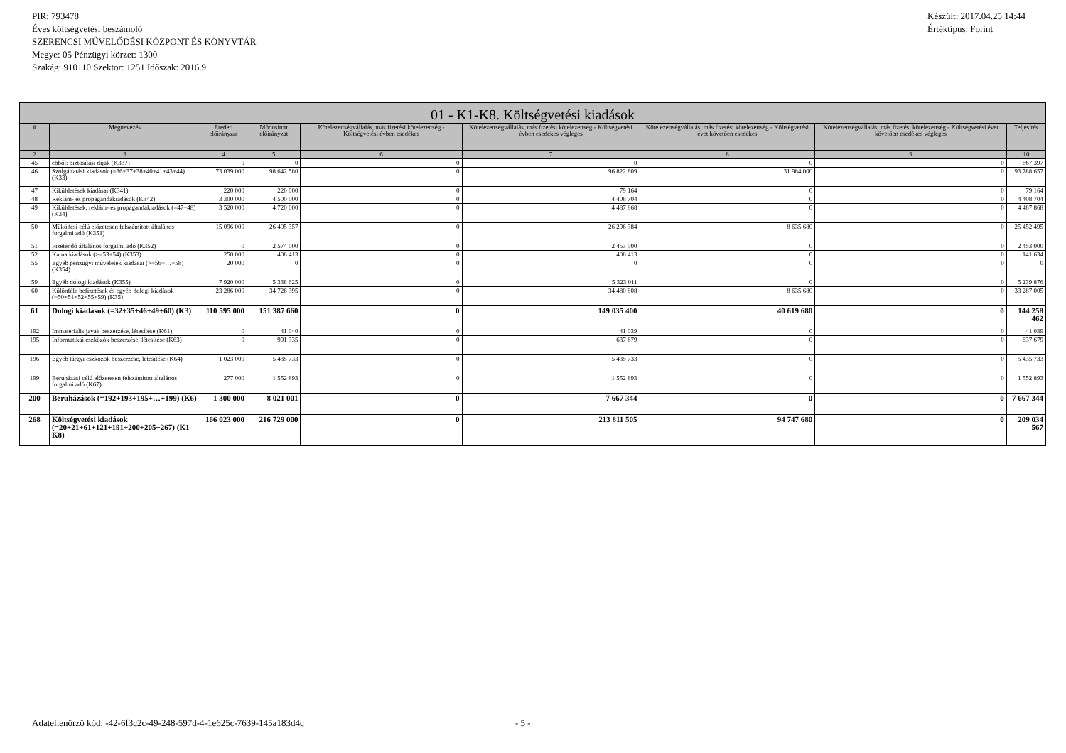PIR: 793478
Éves költségvetési beszámoló
SZERENCSI MŰVELŐDÉSI KÖZPONT ÉS KÖNYVTÁR
Megye: 05 Pénzügyi körzet: 1300
Szakág: 910110 Szektor: 1251 Időszak: 2016.9
Készült: 2017.04.25 14:44
Értéktípus: Forint
| 01 - K1-K8. Költségvetési kiadások | | | | | | | | |
| --- | --- | --- | --- | --- | --- | --- | --- | --- |
| # | Megnevezés | Eredeti előirányzat | Módosított előirányzat | Kötelezettségvállalás, más fizetési kötelezettség - Költségvetési évben esedékes | Kötelezettségvállalás, más fizetési kötelezettség - Költségvetési évben esedékes végleges | Kötelezettségvállalás, más fizetési kötelezettség - Költségvetési évet követően esedékes | Kötelezettségvállalás, más fizetési kötelezettség - Költségvetési évet követően esedékes végleges | Teljesítés |
| 2 | 3 | 4 | 5 | 6 | 7 | 8 | 9 | 10 |
| 45 | ebből: biztosítási díjak (K337) | 0 | 0 | 0 | 0 | 0 | 0 | 667 397 |
| 46 | Szolgáltatási kiadások (=36+37+38+40+41+43+44) (K33) | 73 039 000 | 98 642 580 | 0 | 96 822 809 | 31 984 000 | 0 | 93 788 657 |
| 47 | Kiküldetések kiadásai (K341) | 220 000 | 220 000 | 0 | 79 164 | 0 | 0 | 79 164 |
| 48 | Reklám- és propagandakiadások (K342) | 3 300 000 | 4 500 000 | 0 | 4 408 704 | 0 | 0 | 4 408 704 |
| 49 | Kiküldetések, reklám- és propagandakiadások (=47+48) (K34) | 3 520 000 | 4 720 000 | 0 | 4 487 868 | 0 | 0 | 4 487 868 |
| 50 | Működési célú előzetesen felszámított általános forgalmi adó (K351) | 15 096 000 | 26 405 357 | 0 | 26 296 384 | 8 635 680 | 0 | 25 452 495 |
| 51 | Fizetendő általános forgalmi adó (K352) | 0 | 2 574 000 | 0 | 2 453 000 | 0 | 0 | 2 453 000 |
| 52 | Kamatkiadások (>=53+54) (K353) | 250 000 | 408 413 | 0 | 408 413 | 0 | 0 | 141 634 |
| 55 | Egyéb pénzügyi műveletek kiadásai (>=56+…+58) (K354) | 20 000 | 0 | 0 | 0 | 0 | 0 | 0 |
| 59 | Egyéb dologi kiadások (K355) | 7 920 000 | 5 338 625 | 0 | 5 323 011 | 0 | 0 | 5 239 876 |
| 60 | Különféle befizetések és egyéb dologi kiadások (=50+51+52+55+59) (K35) | 23 286 000 | 34 726 395 | 0 | 34 480 808 | 8 635 680 | 0 | 33 287 005 |
| 61 | Dologi kiadások (=32+35+46+49+60) (K3) | 110 595 000 | 151 387 660 | 0 | 149 035 400 | 40 619 680 | 0 | 144 258 462 |
| 192 | Immateriális javak beszerzése, létesítése (K61) | 0 | 41 040 | 0 | 41 039 | 0 | 0 | 41 039 |
| 195 | Informatikai eszközök beszerzése, létesítése (K63) | 0 | 991 335 | 0 | 637 679 | 0 | 0 | 637 679 |
| 196 | Egyéb tárgyi eszközök beszerzése, létesítése (K64) | 1 023 000 | 5 435 733 | 0 | 5 435 733 | 0 | 0 | 5 435 733 |
| 199 | Beruházási célú előzetesen felszámított általános forgalmi adó (K67) | 277 000 | 1 552 893 | 0 | 1 552 893 | 0 | 0 | 1 552 893 |
| 200 | Beruházások (=192+193+195+…+199) (K6) | 1 300 000 | 8 021 001 | 0 | 7 667 344 | 0 | 0 | 7 667 344 |
| 268 | Költségvetési kiadások (=20+21+61+121+191+200+205+267) (K1-K8) | 166 023 000 | 216 729 000 | 0 | 213 811 505 | 94 747 680 | 0 | 209 034 567 |
Adatellenőrző kód: -42-6f3c2c-49-248-597d-4-1e625c-7639-145a183d4c - 5 -